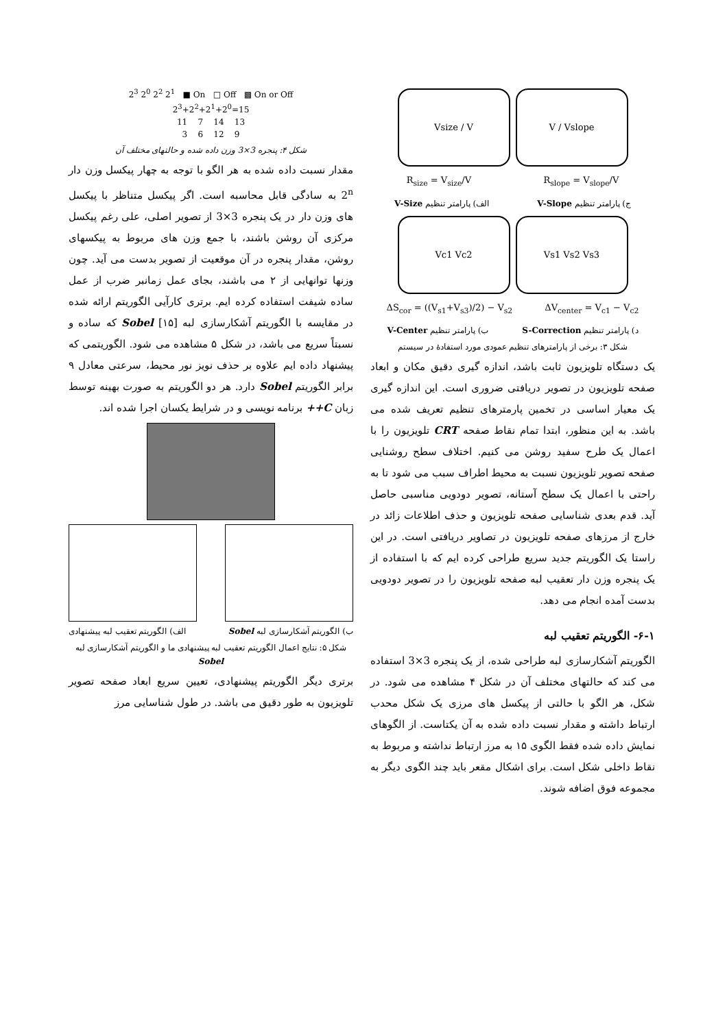V / Vslope Vsize / V
R<sub>size</sub> = V<sub>size</sub>/V R<sub>slope</sub> = V<sub>slope</sub>/V
ج) پارامتر تنظیم V-Slope الف) پارامتر تنظیم V-Size
Vs1 Vs2 Vs3 Vc1 Vc2
ΔS<sub>cor</sub> = ((V<sub>s1</sub>+V<sub>s3</sub>)/2) − V<sub>s2</sub> ΔV<sub>center</sub> = V<sub>c1</sub> − V<sub>c2</sub>
د) پارامتر تنظیم S-Correction ب) پارامتر تنظیم V-Center
شکل ۳: برخی از پارامترهای تنظیم عمودی مورد استفادهٔ در سیستم
یک دستگاه تلویزیون ثابت باشد، اندازه گیری دقیق مکان و ابعاد صفحه تلویزیون در تصویر دریافتی ضروری است. این اندازه گیری یک معیار اساسی در تخمین پارمترهای تنظیم تعریف شده می باشد. به این منظور، ابتدا تمام نقاط صفحه CRT تلویزیون را با اعمال یک طرح سفید روشن می کنیم. اختلاف سطح روشنایی صفحه تصویر تلویزیون نسبت به محیط اطراف سبب می شود تا به راحتی با اعمال یک سطح آستانه، تصویر دودویی مناسبی حاصل آید. قدم بعدی شناسایی صفحه تلویزیون و حذف اطلاعات زائد در خارج از مرزهای صفحه تلویزیون در تصاویر دریافتی است. در این راستا یک الگوریتم جدید سریع طراحی کرده ایم که با استفاده از یک پنجره وزن دار تعقیب لبه صفحه تلویزیون را در تصویر دودویی بدست آمده انجام می دهد.
۶-۱- الگوریتم تعقیب لبه
الگوریتم آشکارسازی لبه طراحی شده، از یک پنجره 3×3 استفاده می کند که حالتهای مختلف آن در شکل ۴ مشاهده می شود. در شکل، هر الگو با حالتی از پیکسل های مرزی یک شکل محدب ارتباط داشته و مقدار نسبت داده شده به آن یکتاست. از الگوهای نمایش داده شده فقط الگوی ۱۵ به مرز ارتباط نداشته و مربوط به نقاط داخلی شکل است. برای اشکال مقعر باید چند الگوی دیگر به مجموعه فوق اضافه شوند.
2<sup>3</sup> 2<sup>0</sup> 2<sup>2</sup> 2<sup>1</sup> ■ On □ Off ▩ On or Off
2<sup>3</sup>+2<sup>2</sup>+2<sup>1</sup>+2<sup>0</sup>=15
11 7 14 13
3 6 12 9
شکل ۴: پنجره 3×3 وزن داده شده و حالتهای مختلف آن
مقدار نسبت داده شده به هر الگو با توجه به چهار پیکسل وزن دار 2<sup>n</sup> به سادگی قابل محاسبه است. اگر پیکسل متناظر با پیکسل های وزن دار در یک پنجره 3×3 از تصویر اصلی، علی رغم پیکسل مرکزی آن روشن باشند، با جمع وزن های مربوط به پیکسهای روشن، مقدار پنجره در آن موقعیت از تصویر بدست می آید. چون وزنها توانهایی از ۲ می باشند، بجای عمل زمانبر ضرب از عمل ساده شیفت استفاده کرده ایم. برتری کارآیی الگوریتم ارائه شده در مقایسه با الگوریتم آشکارسازی لبه Sobel [۱۵] که ساده و نسبتاً سریع می باشد، در شکل ۵ مشاهده می شود. الگوریتمی که پیشنهاد داده ایم علاوه بر حذف نویز نور محیط، سرعتی معادل ۹ برابر الگوریتم Sobel دارد. هر دو الگوریتم به صورت بهینه توسط زبان C++ برنامه نویسی و در شرایط یکسان اجرا شده اند.
ب) الگوریتم آشکارسازی لبه Sobel الف) الگوریتم تعقیب لبه پیشنهادی
شکل ۵: نتایج اعمال الگوریتم تعقیب لبه پیشنهادی ما و الگوریتم آشکارسازی لبه Sobel
برتری دیگر الگوریتم پیشنهادی، تعیین سریع ابعاد صفحه تصویر تلویزیون به طور دقیق می باشد. در طول شناسایی مرز